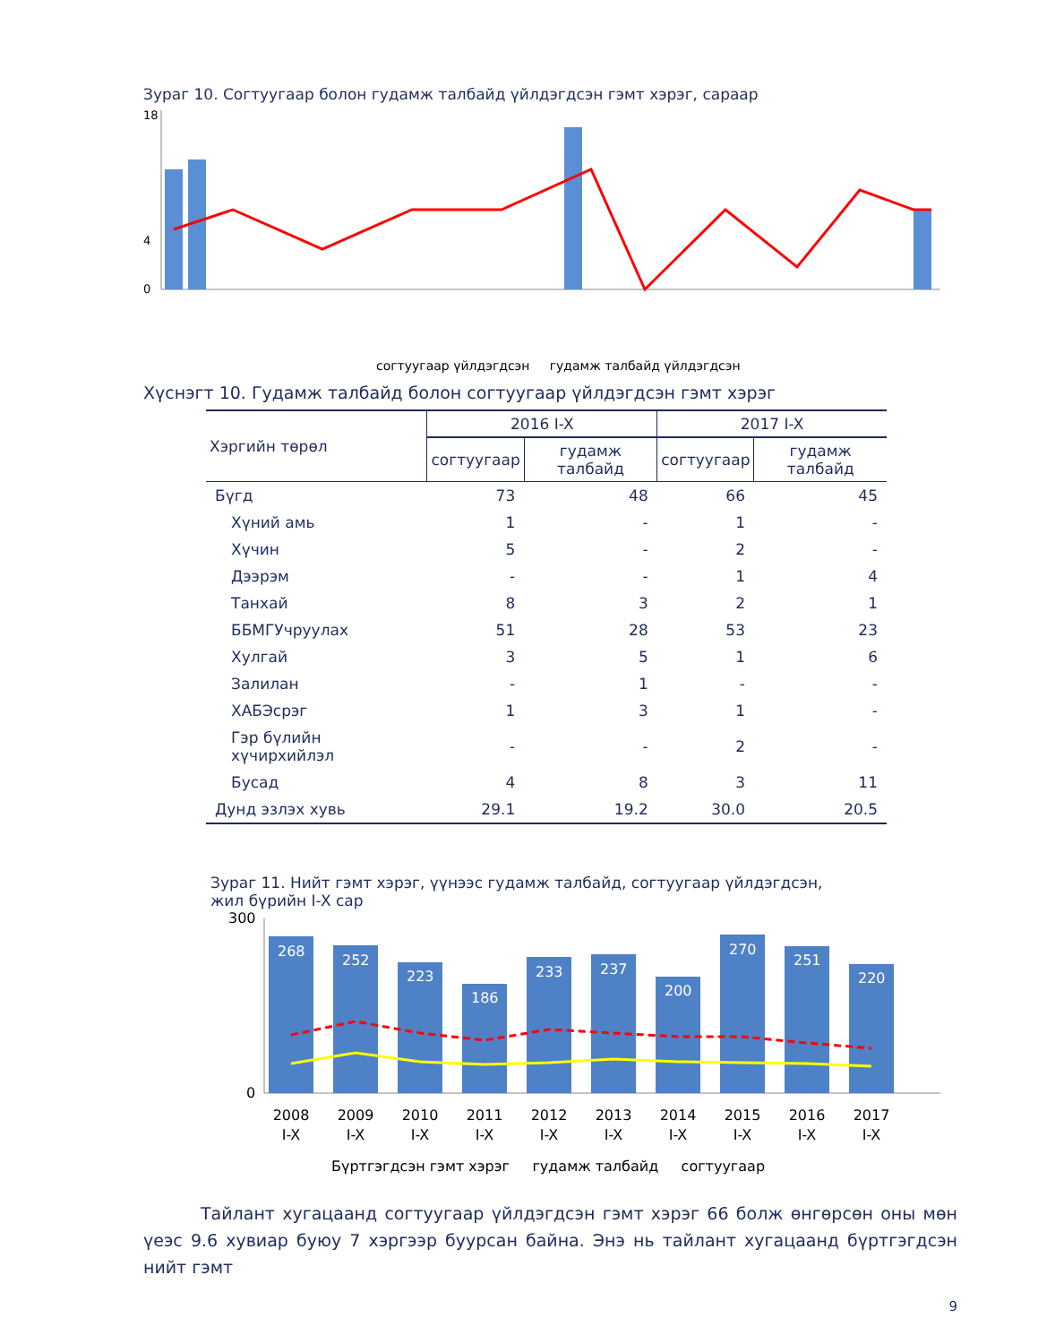Зураг 10. Согтуугаар болон гудамж талбайд үйлдэгдсэн гэмт хэрэг, сараар
18
4
0
согтуугаар үйлдэгдсэн гудамж талбайд үйлдэгдсэн
Хүснэгт 10. Гудамж талбайд болон согтуугаар үйлдэгдсэн гэмт хэрэг
| Хэргийн төрөл | 2016 I-X | | 2017 I-X | |
| --- | --- | --- | --- | --- |
| | согтуугаар | гудамж талбайд | согтуугаар | гудамж талбайд |
| Бүгд | 73 | 48 | 66 | 45 |
| Хүний амь | 1 | - | 1 | - |
| Хүчин | 5 | - | 2 | - |
| Дээрэм | - | - | 1 | 4 |
| Танхай | 8 | 3 | 2 | 1 |
| ББМГУчруулах | 51 | 28 | 53 | 23 |
| Хулгай | 3 | 5 | 1 | 6 |
| Залилан | - | 1 | - | - |
| ХАБЭсрэг | 1 | 3 | 1 | - |
| Гэр бүлийн хүчирхийлэл | - | - | 2 | - |
| Бусад | 4 | 8 | 3 | 11 |
| Дунд эзлэх хувь | 29.1 | 19.2 | 30.0 | 20.5 |
Зураг 11. Нийт гэмт хэрэг, үүнээс гудамж талбайд, согтуугаар үйлдэгдсэн,
жил бүрийн I-X сар
300
0
268
252
223
186
233
237
200
270
251
220
2008
2009
2010
2011
2012
2013
2014
2015
2016
2017
I-X
I-X
I-X
I-X
I-X
I-X
I-X
I-X
I-X
I-X
Бүртгэгдсэн гэмт хэрэг гудамж талбайд согтуугаар
Тайлант хугацаанд согтуугаар үйлдэгдсэн гэмт хэрэг 66 болж өнгөрсөн оны мөн үеэс 9.6 хувиар буюу 7 хэргээр буурсан байна. Энэ нь тайлант хугацаанд бүртгэгдсэн нийт гэмт
9